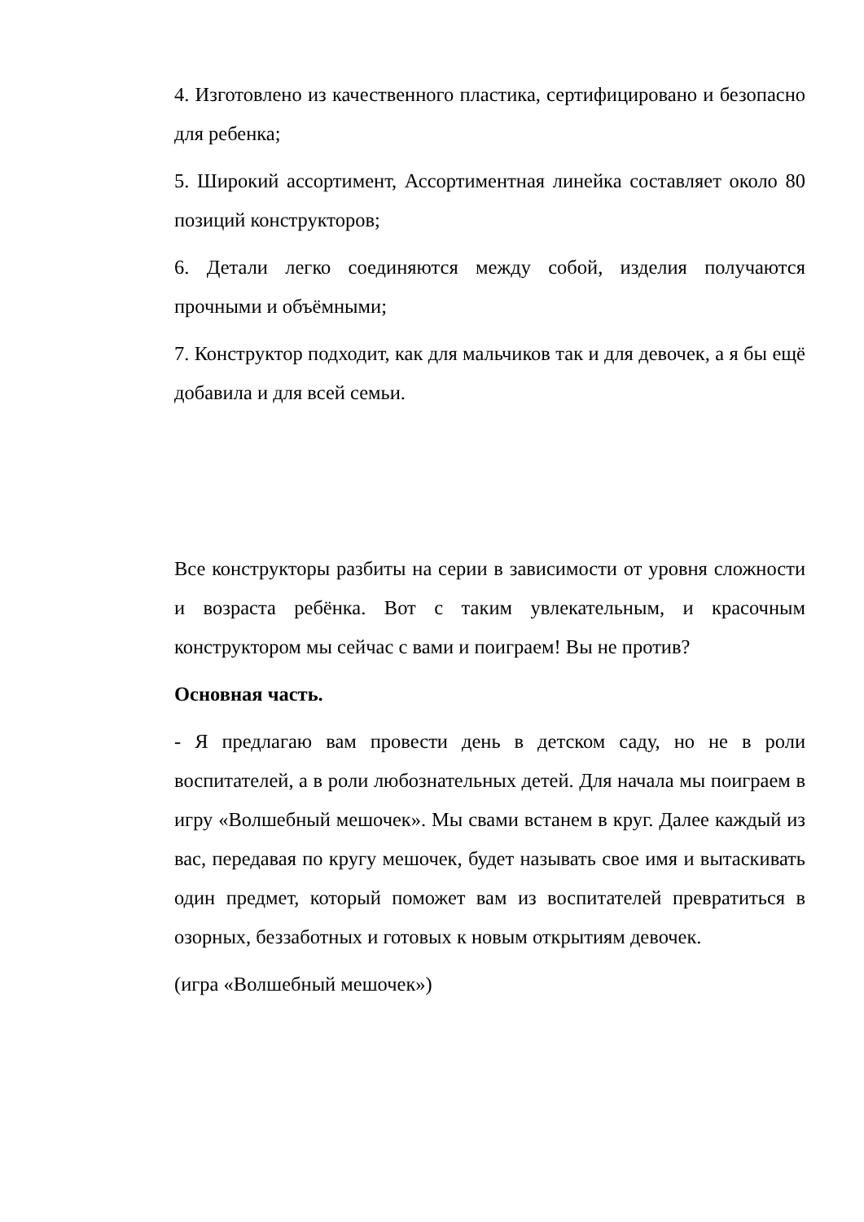4. Изготовлено из качественного пластика, сертифицировано и безопасно для ребенка;
5. Широкий ассортимент, Ассортиментная линейка составляет около 80 позиций конструкторов;
6. Детали легко соединяются между собой, изделия получаются прочными и объёмными;
7. Конструктор подходит, как для мальчиков так и для девочек, а я бы ещё добавила и для всей семьи.
Все конструкторы разбиты на серии в зависимости от уровня сложности и возраста ребёнка. Вот с таким увлекательным, и красочным конструктором мы сейчас с вами и поиграем! Вы не против?
Основная часть.
- Я предлагаю вам провести день в детском саду, но не в роли воспитателей, а в роли любознательных детей. Для начала мы поиграем в игру «Волшебный мешочек». Мы свами встанем в круг. Далее каждый из вас, передавая по кругу мешочек, будет называть свое имя и вытаскивать один предмет, который поможет вам из воспитателей превратиться в озорных, беззаботных и готовых к новым открытиям девочек.
(игра «Волшебный мешочек»)